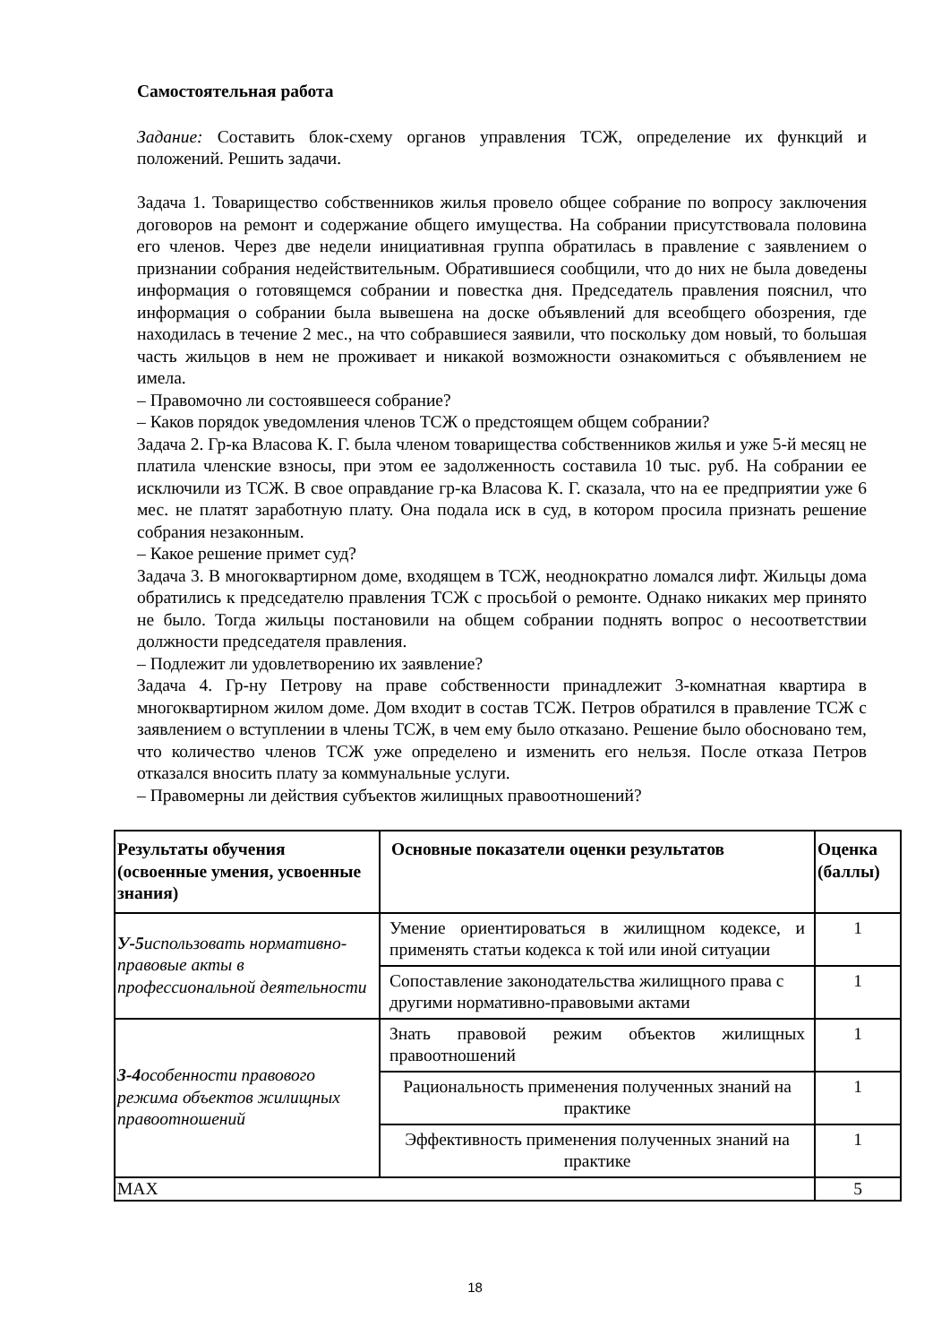Самостоятельная работа
Задание: Составить блок-схему органов управления ТСЖ, определение их функций и положений. Решить задачи.
Задача 1. Товарищество собственников жилья провело общее собрание по вопросу заключения договоров на ремонт и содержание общего имущества. На собрании присутствовала половина его членов. Через две недели инициативная группа обратилась в правление с заявлением о признании собрания недействительным. Обратившиеся сообщили, что до них не была доведены информация о готовящемся собрании и повестка дня. Председатель правления пояснил, что информация о собрании была вывешена на доске объявлений для всеобщего обозрения, где находилась в течение 2 мес., на что собравшиеся заявили, что поскольку дом новый, то большая часть жильцов в нем не проживает и никакой возможности ознакомиться с объявлением не имела.
– Правомочно ли состоявшееся собрание?
– Каков порядок уведомления членов ТСЖ о предстоящем общем собрании?
Задача 2. Гр-ка Власова К. Г. была членом товарищества собственников жилья и уже 5-й месяц не платила членские взносы, при этом ее задолженность составила 10 тыс. руб. На собрании ее исключили из ТСЖ. В свое оправдание гр-ка Власова К. Г. сказала, что на ее предприятии уже 6 мес. не платят заработную плату. Она подала иск в суд, в котором просила признать решение собрания незаконным.
– Какое решение примет суд?
Задача 3. В многоквартирном доме, входящем в ТСЖ, неоднократно ломался лифт. Жильцы дома обратились к председателю правления ТСЖ с просьбой о ремонте. Однако никаких мер принято не было. Тогда жильцы постановили на общем собрании поднять вопрос о несоответствии должности председателя правления.
– Подлежит ли удовлетворению их заявление?
Задача 4. Гр-ну Петрову на праве собственности принадлежит 3-комнатная квартира в многоквартирном жилом доме. Дом входит в состав ТСЖ. Петров обратился в правление ТСЖ с заявлением о вступлении в члены ТСЖ, в чем ему было отказано. Решение было обосновано тем, что количество членов ТСЖ уже определено и изменить его нельзя. После отказа Петров отказался вносить плату за коммунальные услуги.
– Правомерны ли действия субъектов жилищных правоотношений?
| Результаты обучения (освоенные умения, усвоенные знания) | Основные показатели оценки результатов | Оценка (баллы) |
| --- | --- | --- |
| У-5 использовать нормативно-правовые акты в профессиональной деятельности | Умение ориентироваться в жилищном кодексе, и применять статьи кодекса к той или иной ситуации | 1 |
| | Сопоставление законодательства жилищного права с другими нормативно-правовыми актами | 1 |
| З-4 особенности правового режима объектов жилищных правоотношений | Знать правовой режим объектов жилищных правоотношений | 1 |
| | Рациональность применения полученных знаний на практике | 1 |
| | Эффективность применения полученных знаний на практике | 1 |
| MAX | | 5 |
18